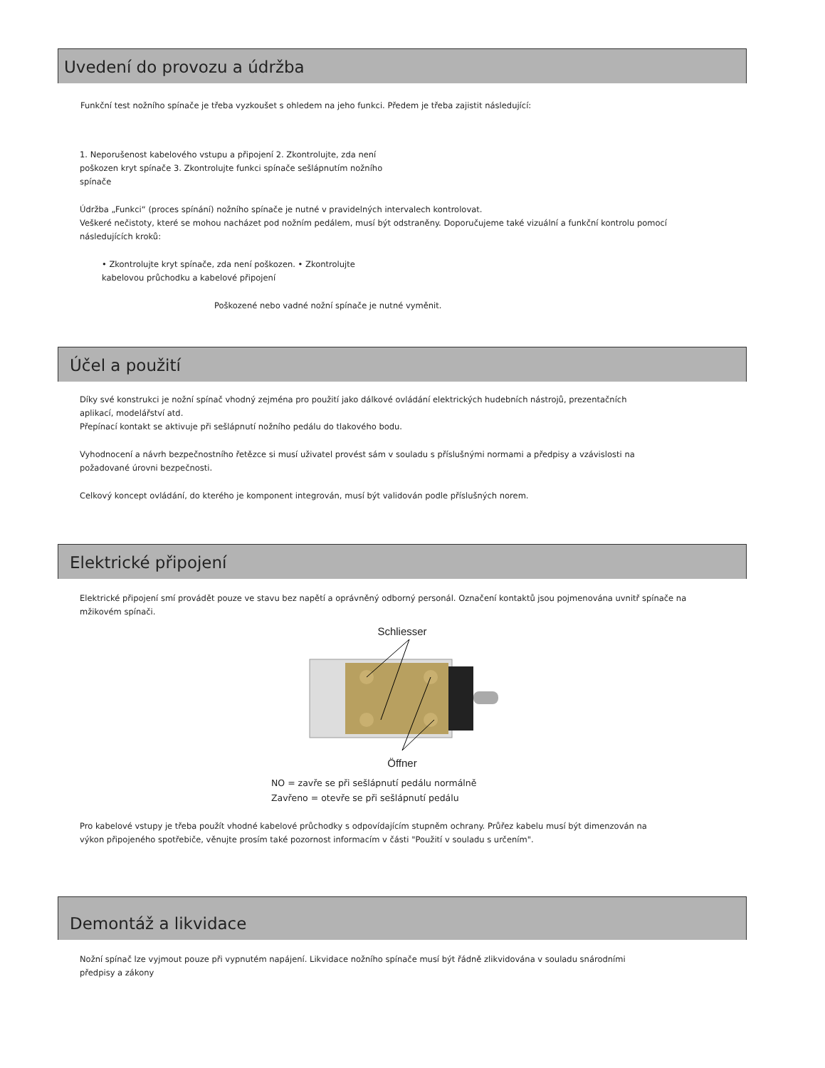Uvedení do provozu a údržba
Funkční test nožního spínače je třeba vyzkoušet s ohledem na jeho funkci. Předem je třeba zajistit následující:
1. Neporušenost kabelového vstupu a připojení 2. Zkontrolujte, zda není
poškozen kryt spínače 3. Zkontrolujte funkci spínače sešlápnutím nožního
spínače
Údržba „Funkci“ (proces spínání) nožního spínače je nutné v pravidelných intervalech kontrolovat.
Veškeré nečistoty, které se mohou nacházet pod nožním pedálem, musí být odstraněny. Doporučujeme také vizuální a funkční kontrolu pomocí
následujících kroků:
• Zkontrolujte kryt spínače, zda není poškozen. • Zkontrolujte
kabelovou průchodku a kabelové připojení
Poškozené nebo vadné nožní spínače je nutné vyměnit.
Účel a použití
Díky své konstrukci je nožní spínač vhodný zejména pro použití jako dálkové ovládání elektrických hudebních nástrojů, prezentačních
aplikací, modelářství atd.
Přepínací kontakt se aktivuje při sešlápnutí nožního pedálu do tlakového bodu.
Vyhodnocení a návrh bezpečnostního řetězce si musí uživatel provést sám v souladu s příslušnými normami a předpisy a vzávislosti na
požadované úrovni bezpečnosti.
Celkový koncept ovládání, do kterého je komponent integrován, musí být validován podle příslušných norem.
Elektrické připojení
Elektrické připojení smí provádět pouze ve stavu bez napětí a oprávněný odborný personál. Označení kontaktů jsou pojmenována uvnitř spínače na
mžikovém spínači.
Schliesser
Öffner
NO = zavře se při sešlápnutí pedálu normálně
Zavřeno = otevře se při sešlápnutí pedálu
Pro kabelové vstupy je třeba použít vhodné kabelové průchodky s odpovídajícím stupněm ochrany. Průřez kabelu musí být dimenzován na
výkon připojeného spotřebiče, věnujte prosím také pozornost informacím v části "Použití v souladu s určením".
Demontáž a likvidace
Nožní spínač lze vyjmout pouze při vypnutém napájení. Likvidace nožního spínače musí být řádně zlikvidována v souladu snárodními
předpisy a zákony